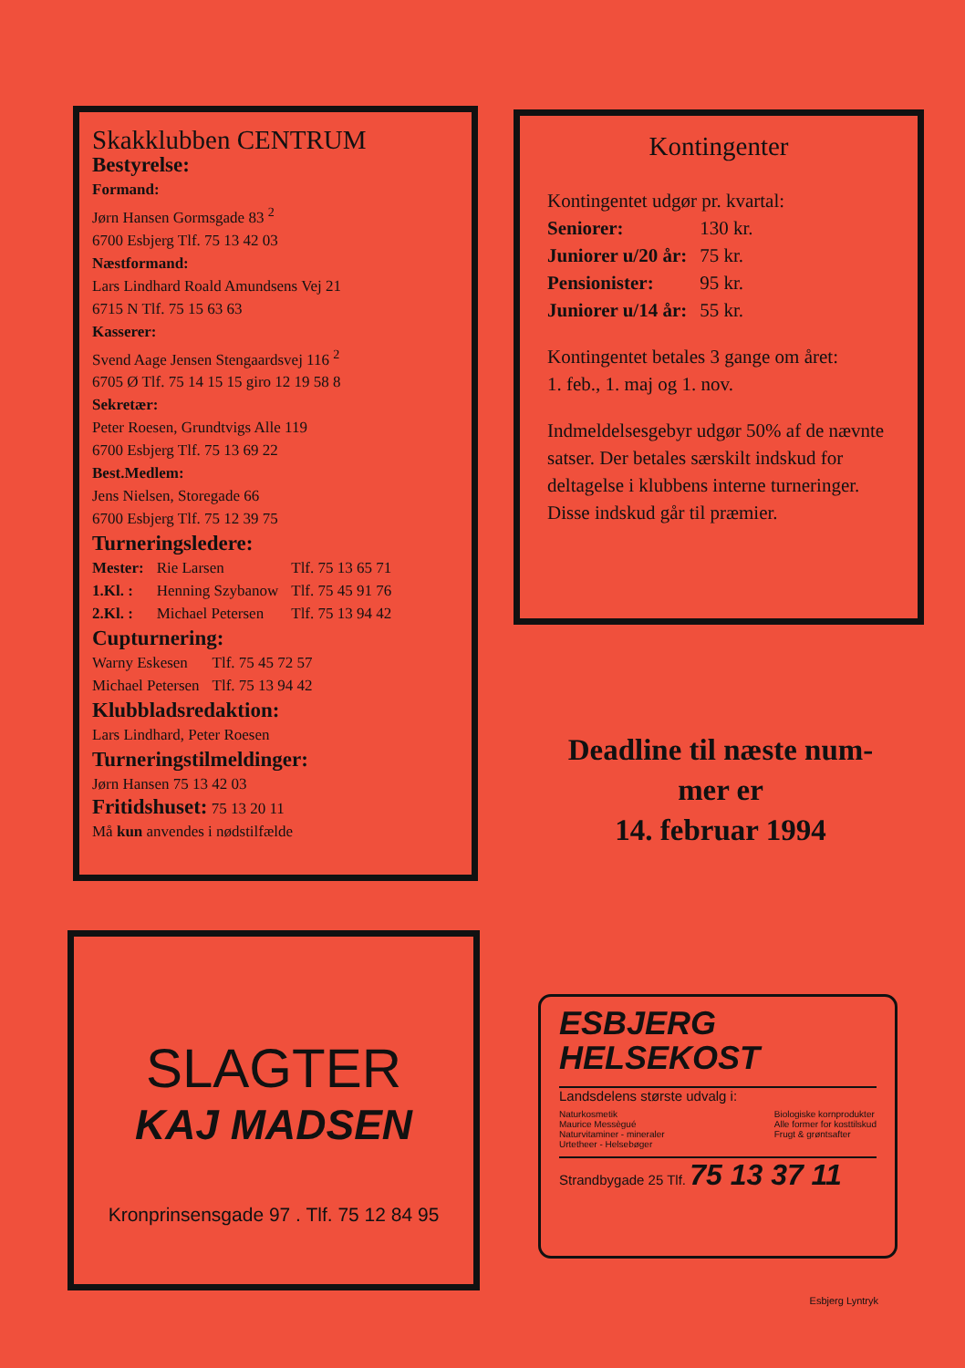Skakklubben CENTRUM
Bestyrelse:
Formand:
Jørn Hansen Gormsgade 83 <sup>2</sup>
6700 Esbjerg Tlf. 75 13 42 03
Næstformand:
Lars Lindhard Roald Amundsens Vej 21
6715 N Tlf. 75 15 63 63
Kasserer:
Svend Aage Jensen Stengaardsvej 116 <sup>2</sup>
6705 Ø Tlf. 75 14 15 15 giro 12 19 58 8
Sekretær:
Peter Roesen, Grundtvigs Alle 119
6700 Esbjerg Tlf. 75 13 69 22
Best.Medlem:
Jens Nielsen, Storegade 66
6700 Esbjerg Tlf. 75 12 39 75
Turneringsledere:
| Mester: | Rie Larsen | Tlf. 75 13 65 71 |
| 1.Kl. : | Henning Szybanow | Tlf. 75 45 91 76 |
| 2.Kl. : | Michael Petersen | Tlf. 75 13 94 42 |
Cupturnering:
| Warny Eskesen | Tlf. 75 45 72 57 |
| Michael Petersen | Tlf. 75 13 94 42 |
Klubbladsredaktion:
Lars Lindhard, Peter Roesen
Turneringstilmeldinger:
Jørn Hansen 75 13 42 03
Fritidshuset: 75 13 20 11
Må kun anvendes i nødstilfælde
Kontingenter
Kontingentet udgør pr. kvartal:
| Seniorer: | 130 kr. |
| Juniorer u/20 år: | 75 kr. |
| Pensionister: | 95 kr. |
| Juniorer u/14 år: | 55 kr. |
Kontingentet betales 3 gange om året:
1. feb., 1. maj og 1. nov.
Indmeldelsesgebyr udgør 50% af de nævnte satser. Der betales særskilt indskud for deltagelse i klubbens interne turneringer.
Disse indskud går til præmier.
Deadline til næste num-
mer er
14. februar 1994
SLAGTER
KAJ MADSEN
Kronprinsensgade 97 . Tlf. 75 12 84 95
ESBJERG
HELSEKOST
Landsdelens største udvalg i:
Naturkosmetik
Maurice Messègué
Naturvitaminer - mineraler
Urtetheer - Helsebøger
Biologiske kornprodukter
Alle former for kosttilskud
Frugt & grøntsafter
Strandbygade 25 Tlf. 75 13 37 11
Esbjerg Lyntryk